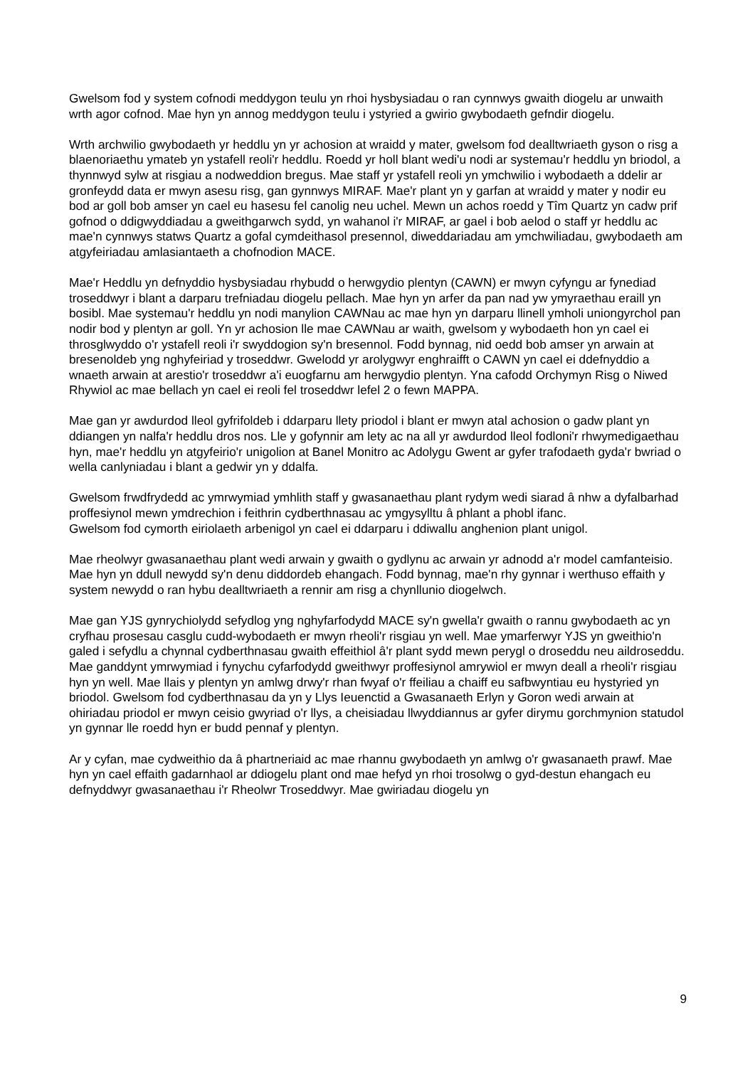Gwelsom fod y system cofnodi meddygon teulu yn rhoi hysbysiadau o ran cynnwys gwaith diogelu ar unwaith wrth agor cofnod. Mae hyn yn annog meddygon teulu i ystyried a gwirio gwybodaeth gefndir diogelu.
Wrth archwilio gwybodaeth yr heddlu yn yr achosion at wraidd y mater, gwelsom fod dealltwriaeth gyson o risg a blaenoriaethu ymateb yn ystafell reoli'r heddlu. Roedd yr holl blant wedi'u nodi ar systemau'r heddlu yn briodol, a thynnwyd sylw at risgiau a nodweddion bregus. Mae staff yr ystafell reoli yn ymchwilio i wybodaeth a ddelir ar gronfeydd data er mwyn asesu risg, gan gynnwys MIRAF. Mae'r plant yn y garfan at wraidd y mater y nodir eu bod ar goll bob amser yn cael eu hasesu fel canolig neu uchel. Mewn un achos roedd y Tîm Quartz yn cadw prif gofnod o ddigwyddiadau a gweithgarwch sydd, yn wahanol i'r MIRAF, ar gael i bob aelod o staff yr heddlu ac mae'n cynnwys statws Quartz a gofal cymdeithasol presennol, diweddariadau am ymchwiliadau, gwybodaeth am atgyfeiriadau amlasiantaeth a chofnodion MACE.
Mae'r Heddlu yn defnyddio hysbysiadau rhybudd o herwgydio plentyn (CAWN) er mwyn cyfyngu ar fynediad troseddwyr i blant a darparu trefniadau diogelu pellach. Mae hyn yn arfer da pan nad yw ymyraethau eraill yn bosibl. Mae systemau'r heddlu yn nodi manylion CAWNau ac mae hyn yn darparu llinell ymholi uniongyrchol pan nodir bod y plentyn ar goll. Yn yr achosion lle mae CAWNau ar waith, gwelsom y wybodaeth hon yn cael ei throsglwyddo o'r ystafell reoli i'r swyddogion sy'n bresennol. Fodd bynnag, nid oedd bob amser yn arwain at bresenoldeb yng nghyfeiriad y troseddwr. Gwelodd yr arolygwyr enghraifft o CAWN yn cael ei ddefnyddio a wnaeth arwain at arestio'r troseddwr a'i euogfarnu am herwgydio plentyn. Yna cafodd Orchymyn Risg o Niwed Rhywiol ac mae bellach yn cael ei reoli fel troseddwr lefel 2 o fewn MAPPA.
Mae gan yr awdurdod lleol gyfrifoldeb i ddarparu llety priodol i blant er mwyn atal achosion o gadw plant yn ddiangen yn nalfa'r heddlu dros nos. Lle y gofynnir am lety ac na all yr awdurdod lleol fodloni'r rhwymedigaethau hyn, mae'r heddlu yn atgyfeirio'r unigolion at Banel Monitro ac Adolygu Gwent ar gyfer trafodaeth gyda'r bwriad o wella canlyniadau i blant a gedwir yn y ddalfa.
Gwelsom frwdfrydedd ac ymrwymiad ymhlith staff y gwasanaethau plant rydym wedi siarad â nhw a dyfalbarhad proffesiynol mewn ymdrechion i feithrin cydberthnasau ac ymgysylltu â phlant a phobl ifanc.
Gwelsom fod cymorth eiriolaeth arbenigol yn cael ei ddarparu i ddiwallu anghenion plant unigol.
Mae rheolwyr gwasanaethau plant wedi arwain y gwaith o gydlynu ac arwain yr adnodd a'r model camfanteisio. Mae hyn yn ddull newydd sy'n denu diddordeb ehangach. Fodd bynnag, mae'n rhy gynnar i werthuso effaith y system newydd o ran hybu dealltwriaeth a rennir am risg a chynllunio diogelwch.
Mae gan YJS gynrychiolydd sefydlog yng nghyfarfodydd MACE sy'n gwella'r gwaith o rannu gwybodaeth ac yn cryfhau prosesau casglu cudd-wybodaeth er mwyn rheoli'r risgiau yn well. Mae ymarferwyr YJS yn gweithio'n galed i sefydlu a chynnal cydberthnasau gwaith effeithiol â'r plant sydd mewn perygl o droseddu neu aildroseddu. Mae ganddynt ymrwymiad i fynychu cyfarfodydd gweithwyr proffesiynol amrywiol er mwyn deall a rheoli'r risgiau hyn yn well. Mae llais y plentyn yn amlwg drwy'r rhan fwyaf o'r ffeiliau a chaiff eu safbwyntiau eu hystyried yn briodol. Gwelsom fod cydberthnasau da yn y Llys Ieuenctid a Gwasanaeth Erlyn y Goron wedi arwain at ohiriadau priodol er mwyn ceisio gwyriad o'r llys, a cheisiadau llwyddiannus ar gyfer dirymu gorchmynion statudol yn gynnar lle roedd hyn er budd pennaf y plentyn.
Ar y cyfan, mae cydweithio da â phartneriaid ac mae rhannu gwybodaeth yn amlwg o'r gwasanaeth prawf. Mae hyn yn cael effaith gadarnhaol ar ddiogelu plant ond mae hefyd yn rhoi trosolwg o gyd-destun ehangach eu defnyddwyr gwasanaethau i'r Rheolwr Troseddwyr. Mae gwiriadau diogelu yn
9